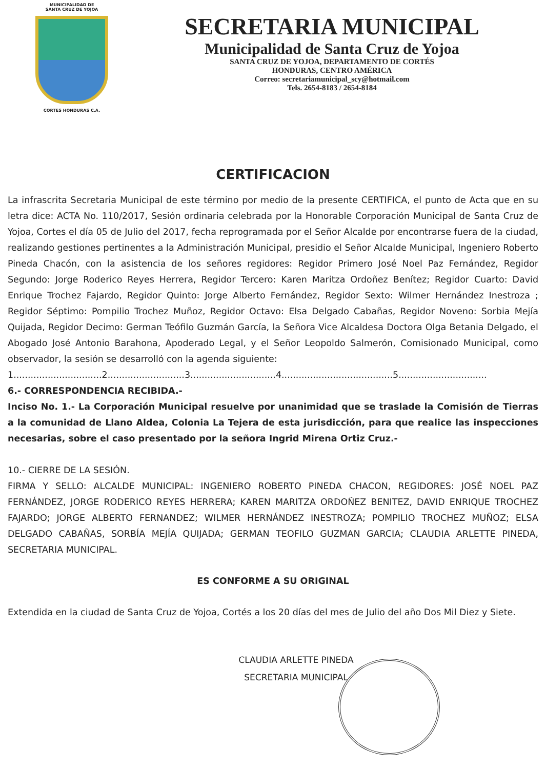MUNICIPALIDAD DE
SANTA CRUZ DE YOJOA
CORTES HONDURAS C.A.
SECRETARIA MUNICIPAL
Municipalidad de Santa Cruz de Yojoa
SANTA CRUZ DE YOJOA, DEPARTAMENTO DE CORTÉS
HONDURAS, CENTRO AMÉRICA
Correo: secretariamunicipal_scy@hotmail.com
Tels. 2654-8183 / 2654-8184
CERTIFICACION
La infrascrita Secretaria Municipal de este término por medio de la presente CERTIFICA, el punto de Acta que en su letra dice: ACTA No. 110/2017, Sesión ordinaria celebrada por la Honorable Corporación Municipal de Santa Cruz de Yojoa, Cortes el día 05 de Julio del 2017, fecha reprogramada por el Señor Alcalde por encontrarse fuera de la ciudad, realizando gestiones pertinentes a la Administración Municipal, presidio el Señor Alcalde Municipal, Ingeniero Roberto Pineda Chacón, con la asistencia de los señores regidores: Regidor Primero José Noel Paz Fernández, Regidor Segundo: Jorge Roderico Reyes Herrera, Regidor Tercero: Karen Maritza Ordoñez Benítez; Regidor Cuarto: David Enrique Trochez Fajardo, Regidor Quinto: Jorge Alberto Fernández, Regidor Sexto: Wilmer Hernández Inestroza ; Regidor Séptimo: Pompilio Trochez Muñoz, Regidor Octavo: Elsa Delgado Cabañas, Regidor Noveno: Sorbia Mejía Quijada, Regidor Decimo: German Teófilo Guzmán García, la Señora Vice Alcaldesa Doctora Olga Betania Delgado, el Abogado José Antonio Barahona, Apoderado Legal, y el Señor Leopoldo Salmerón, Comisionado Municipal, como observador, la sesión se desarrolló con la agenda siguiente:
1...............................2...........................3..............................4.......................................5...............................
6.- CORRESPONDENCIA RECIBIDA.-
Inciso No. 1.- La Corporación Municipal resuelve por unanimidad que se traslade la Comisión de Tierras a la comunidad de Llano Aldea, Colonia La Tejera de esta jurisdicción, para que realice las inspecciones necesarias, sobre el caso presentado por la señora Ingrid Mirena Ortiz Cruz.-
10.- CIERRE DE LA SESIÓN.
FIRMA Y SELLO: ALCALDE MUNICIPAL: INGENIERO ROBERTO PINEDA CHACON, REGIDORES: JOSÉ NOEL PAZ FERNÁNDEZ, JORGE RODERICO REYES HERRERA; KAREN MARITZA ORDOÑEZ BENITEZ, DAVID ENRIQUE TROCHEZ FAJARDO; JORGE ALBERTO FERNANDEZ; WILMER HERNÁNDEZ INESTROZA; POMPILIO TROCHEZ MUÑOZ; ELSA DELGADO CABAÑAS, SORBÍA MEJÍA QUIJADA; GERMAN TEOFILO GUZMAN GARCIA; CLAUDIA ARLETTE PINEDA, SECRETARIA MUNICIPAL.
ES CONFORME A SU ORIGINAL
Extendida en la ciudad de Santa Cruz de Yojoa, Cortés a los 20 días del mes de Julio del año Dos Mil Diez y Siete.
CLAUDIA ARLETTE PINEDA
SECRETARIA MUNICIPAL